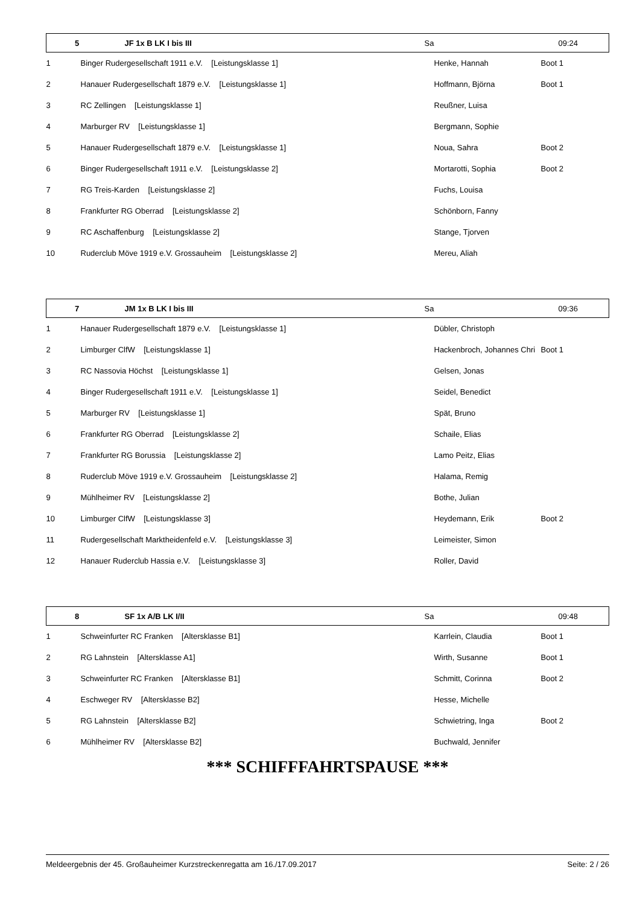| 5 | JF 1x B LK I bis III | Sa | 09:24 |
| --- | --- | --- | --- |
| 1 | Binger Rudergesellschaft 1911 e.V. [Leistungsklasse 1] | Henke, Hannah | Boot 1 |
| 2 | Hanauer Rudergesellschaft 1879 e.V. [Leistungsklasse 1] | Hoffmann, Björna | Boot 1 |
| 3 | RC Zellingen [Leistungsklasse 1] | Reußner, Luisa | |
| 4 | Marburger RV [Leistungsklasse 1] | Bergmann, Sophie | |
| 5 | Hanauer Rudergesellschaft 1879 e.V. [Leistungsklasse 1] | Noua, Sahra | Boot 2 |
| 6 | Binger Rudergesellschaft 1911 e.V. [Leistungsklasse 2] | Mortarotti, Sophia | Boot 2 |
| 7 | RG Treis-Karden [Leistungsklasse 2] | Fuchs, Louisa | |
| 8 | Frankfurter RG Oberrad [Leistungsklasse 2] | Schönborn, Fanny | |
| 9 | RC Aschaffenburg [Leistungsklasse 2] | Stange, Tjorven | |
| 10 | Ruderclub Möve 1919 e.V. Grossauheim [Leistungsklasse 2] | Mereu, Aliah | |
| 7 | JM 1x B LK I bis III | Sa | 09:36 |
| --- | --- | --- | --- |
| 1 | Hanauer Rudergesellschaft 1879 e.V. [Leistungsklasse 1] | Dübler, Christoph | |
| 2 | Limburger ClfW [Leistungsklasse 1] | Hackenbroch, Johannes Chri | Boot 1 |
| 3 | RC Nassovia Höchst [Leistungsklasse 1] | Gelsen, Jonas | |
| 4 | Binger Rudergesellschaft 1911 e.V. [Leistungsklasse 1] | Seidel, Benedict | |
| 5 | Marburger RV [Leistungsklasse 1] | Spät, Bruno | |
| 6 | Frankfurter RG Oberrad [Leistungsklasse 2] | Schaile, Elias | |
| 7 | Frankfurter RG Borussia [Leistungsklasse 2] | Lamo Peitz, Elias | |
| 8 | Ruderclub Möve 1919 e.V. Grossauheim [Leistungsklasse 2] | Halama, Remig | |
| 9 | Mühlheimer RV [Leistungsklasse 2] | Bothe, Julian | |
| 10 | Limburger ClfW [Leistungsklasse 3] | Heydemann, Erik | Boot 2 |
| 11 | Rudergesellschaft Marktheidenfeld e.V. [Leistungsklasse 3] | Leimeister, Simon | |
| 12 | Hanauer Ruderclub Hassia e.V. [Leistungsklasse 3] | Roller, David | |
| 8 | SF 1x A/B LK I/II | Sa | 09:48 |
| --- | --- | --- | --- |
| 1 | Schweinfurter RC Franken [Altersklasse B1] | Karrlein, Claudia | Boot 1 |
| 2 | RG Lahnstein [Altersklasse A1] | Wirth, Susanne | Boot 1 |
| 3 | Schweinfurter RC Franken [Altersklasse B1] | Schmitt, Corinna | Boot 2 |
| 4 | Eschweger RV [Altersklasse B2] | Hesse, Michelle | |
| 5 | RG Lahnstein [Altersklasse B2] | Schwietring, Inga | Boot 2 |
| 6 | Mühlheimer RV [Altersklasse B2] | Buchwald, Jennifer | |
*** SCHIFFFAHRTSPAUSE ***
Meldeergebnis der 45. Großauheimer Kurzstreckenregatta am 16./17.09.2017 Seite: 2 / 26